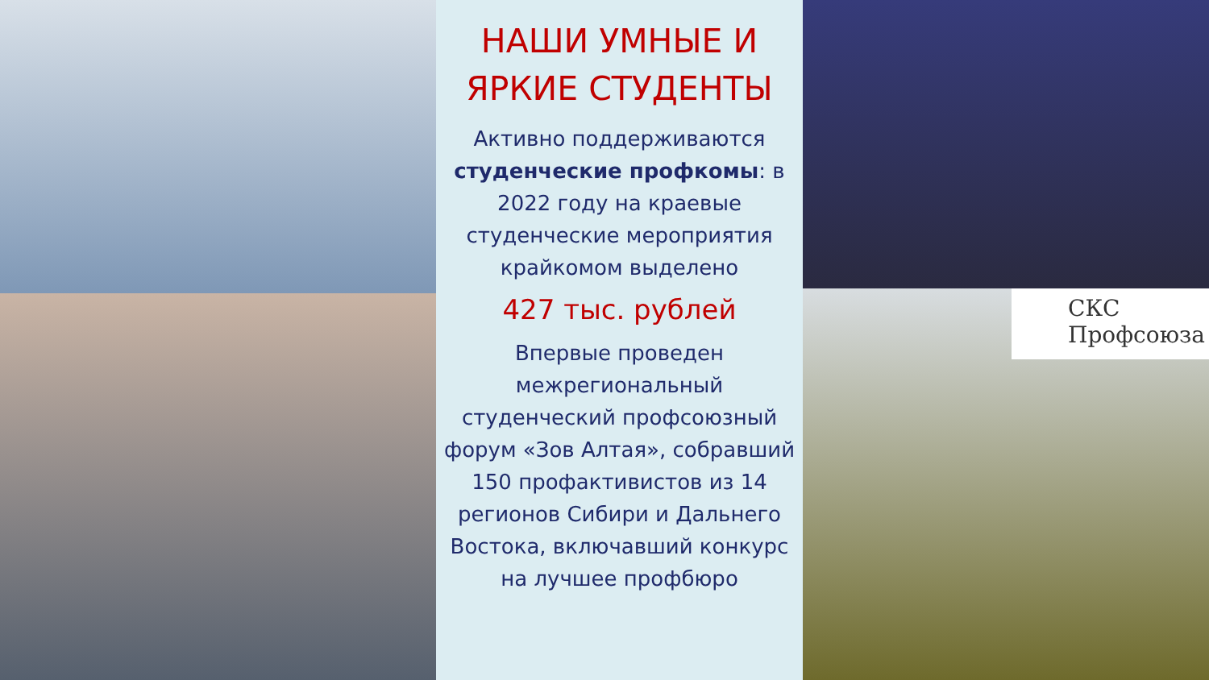НАШИ УМНЫЕ И ЯРКИЕ СТУДЕНТЫ
Активно поддерживаются студенческие профкомы: в 2022 году на краевые студенческие мероприятия крайкомом выделено
427 тыс. рублей
Впервые проведен межрегиональный студенческий профсоюзный форум «Зов Алтая», собравший 150 профактивистов из 14 регионов Сибири и Дальнего Востока, включавший конкурс на лучшее профбюро
СКС
Профсоюза